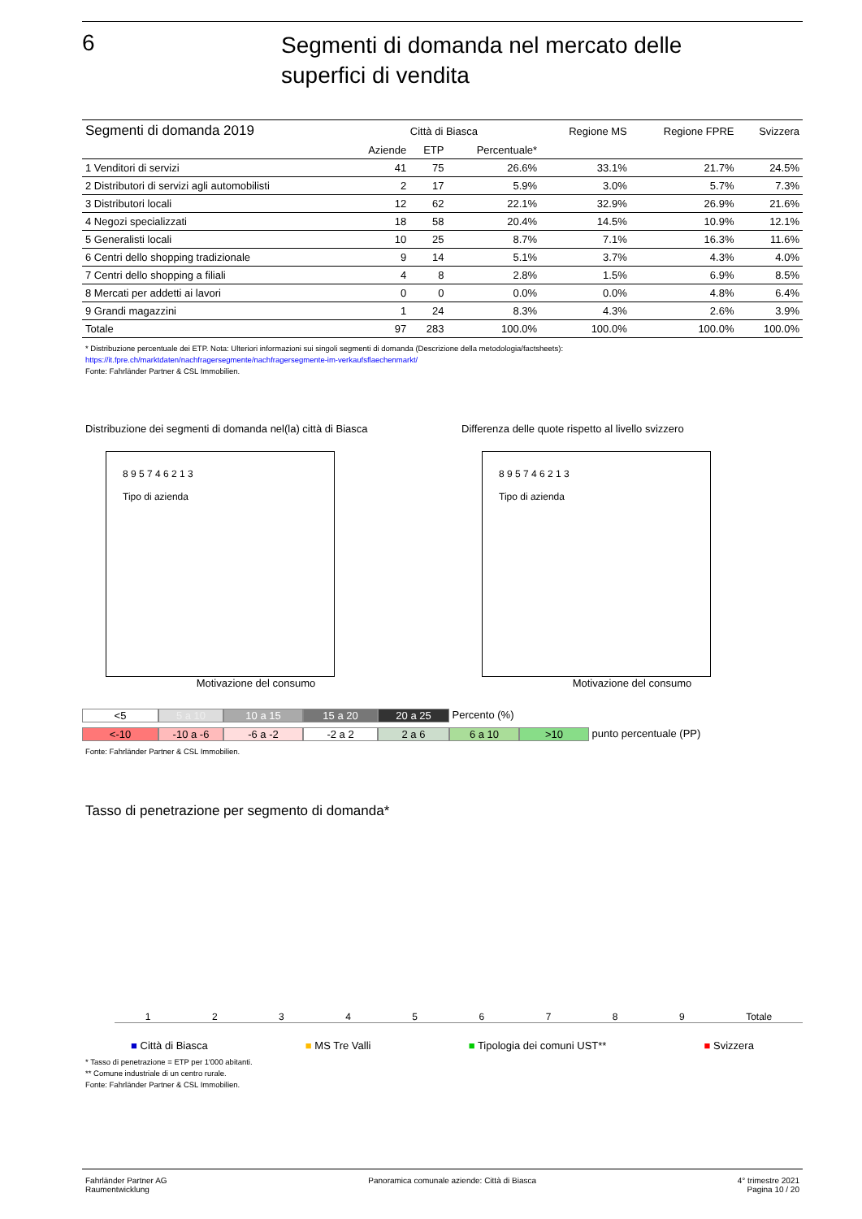6
Segmenti di domanda nel mercato delle
superfici di vendita
| Segmenti di domanda 2019 | Città di Biasca | | | Regione MS | Regione FPRE | Svizzera |
| --- | --- | --- | --- | --- | --- | --- |
| | Aziende | ETP | Percentuale* | | | |
| 1 Venditori di servizi | 41 | 75 | 26.6% | 33.1% | 21.7% | 24.5% |
| 2 Distributori di servizi agli automobilisti | 2 | 17 | 5.9% | 3.0% | 5.7% | 7.3% |
| 3 Distributori locali | 12 | 62 | 22.1% | 32.9% | 26.9% | 21.6% |
| 4 Negozi specializzati | 18 | 58 | 20.4% | 14.5% | 10.9% | 12.1% |
| 5 Generalisti locali | 10 | 25 | 8.7% | 7.1% | 16.3% | 11.6% |
| 6 Centri dello shopping tradizionale | 9 | 14 | 5.1% | 3.7% | 4.3% | 4.0% |
| 7 Centri dello shopping a filiali | 4 | 8 | 2.8% | 1.5% | 6.9% | 8.5% |
| 8 Mercati per addetti ai lavori | 0 | 0 | 0.0% | 0.0% | 4.8% | 6.4% |
| 9 Grandi magazzini | 1 | 24 | 8.3% | 4.3% | 2.6% | 3.9% |
| Totale | 97 | 283 | 100.0% | 100.0% | 100.0% | 100.0% |
* Distribuzione percentuale dei ETP. Nota: Ulteriori informazioni sui singoli segmenti di domanda (Descrizione della metodologia/factsheets):
https://it.fpre.ch/marktdaten/nachfragersegmente/nachfragersegmente-im-verkaufsflaechenmarkt/
Fonte: Fahrländer Partner & CSL Immobilien.
Distribuzione dei segmenti di domanda nel(la) città di Biasca
8 9 5 7 4 6 2 1 3
Tipo di azienda
Motivazione del consumo
Differenza delle quote rispetto al livello svizzero
8 9 5 7 4 6 2 1 3
Tipo di azienda
Motivazione del consumo
<5 5 a 10 10 a 15 15 a 20 20 a 25 Percento (%)
<-10 -10 a -6 -6 a -2 -2 a 2 2 a 6 6 a 10 >10 punto percentuale (PP)
Fonte: Fahrländer Partner & CSL Immobilien.
Tasso di penetrazione per segmento di domanda*
1 2 3 4 5 6 7 8 9 Totale
■ Città di Biasca ■ MS Tre Valli ■ Tipologia dei comuni UST** ■ Svizzera
* Tasso di penetrazione = ETP per 1'000 abitanti.
** Comune industriale di un centro rurale.
Fonte: Fahrländer Partner & CSL Immobilien.
Fahrländer Partner AG
Raumentwicklung
Panoramica comunale aziende: Città di Biasca
4° trimestre 2021
Pagina 10 / 20